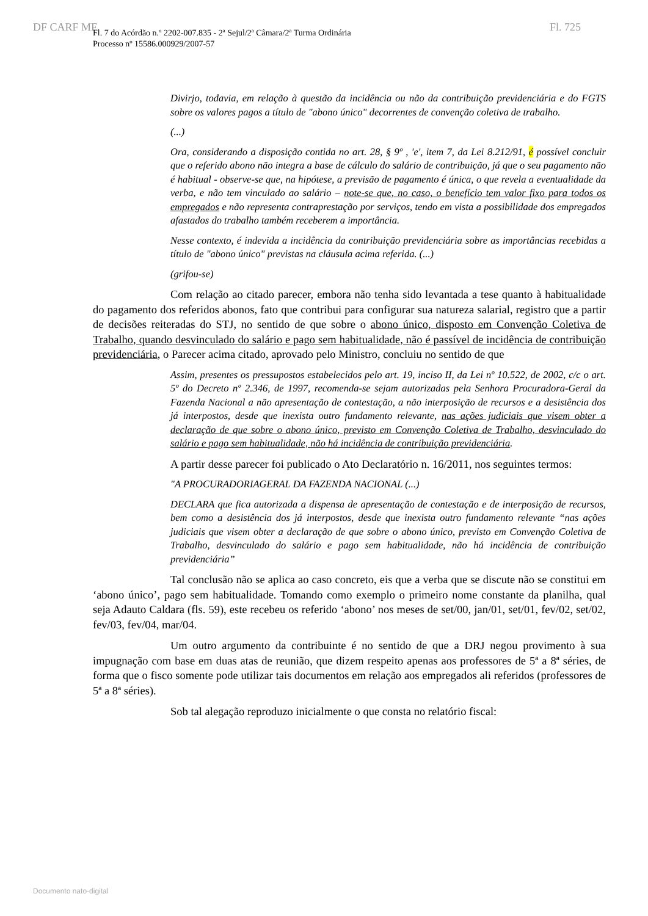DF CARF MF Fl. 725
Fl. 7 do Acórdão n.º 2202-007.835 - 2ª Sejul/2ª Câmara/2ª Turma Ordinária
Processo nº 15586.000929/2007-57
Divirjo, todavia, em relação à questão da incidência ou não da contribuição previdenciária e do FGTS sobre os valores pagos a título de "abono único" decorrentes de convenção coletiva de trabalho.
(...)
Ora, considerando a disposição contida no art. 28, § 9º , 'e', item 7, da Lei 8.212/91, é possível concluir que o referido abono não integra a base de cálculo do salário de contribuição, já que o seu pagamento não é habitual - observe-se que, na hipótese, a previsão de pagamento é única, o que revela a eventualidade da verba, e não tem vinculado ao salário – note-se que, no caso, o benefício tem valor fixo para todos os empregados e não representa contraprestação por serviços, tendo em vista a possibilidade dos empregados afastados do trabalho também receberem a importância.
Nesse contexto, é indevida a incidência da contribuição previdenciária sobre as importâncias recebidas a título de "abono único" previstas na cláusula acima referida. (...)
(grifou-se)
Com relação ao citado parecer, embora não tenha sido levantada a tese quanto à habitualidade do pagamento dos referidos abonos, fato que contribui para configurar sua natureza salarial, registro que a partir de decisões reiteradas do STJ, no sentido de que sobre o abono único, disposto em Convenção Coletiva de Trabalho, quando desvinculado do salário e pago sem habitualidade, não é passível de incidência de contribuição previdenciária, o Parecer acima citado, aprovado pelo Ministro, concluiu no sentido de que
Assim, presentes os pressupostos estabelecidos pelo art. 19, inciso II, da Lei nº 10.522, de 2002, c/c o art. 5º do Decreto nº 2.346, de 1997, recomenda-se sejam autorizadas pela Senhora Procuradora-Geral da Fazenda Nacional a não apresentação de contestação, a não interposição de recursos e a desistência dos já interpostos, desde que inexista outro fundamento relevante, nas ações judiciais que visem obter a declaração de que sobre o abono único, previsto em Convenção Coletiva de Trabalho, desvinculado do salário e pago sem habitualidade, não há incidência de contribuição previdenciária.
A partir desse parecer foi publicado o Ato Declaratório n. 16/2011, nos seguintes termos:
"A PROCURADORIAGERAL DA FAZENDA NACIONAL (...)
DECLARA que fica autorizada a dispensa de apresentação de contestação e de interposição de recursos, bem como a desistência dos já interpostos, desde que inexista outro fundamento relevante “nas ações judiciais que visem obter a declaração de que sobre o abono único, previsto em Convenção Coletiva de Trabalho, desvinculado do salário e pago sem habitualidade, não há incidência de contribuição previdenciária”
Tal conclusão não se aplica ao caso concreto, eis que a verba que se discute não se constitui em ‘abono único’, pago sem habitualidade. Tomando como exemplo o primeiro nome constante da planilha, qual seja Adauto Caldara (fls. 59), este recebeu os referido ‘abono’ nos meses de set/00, jan/01, set/01, fev/02, set/02, fev/03, fev/04, mar/04.
Um outro argumento da contribuinte é no sentido de que a DRJ negou provimento à sua impugnação com base em duas atas de reunião, que dizem respeito apenas aos professores de 5ª a 8ª séries, de forma que o fisco somente pode utilizar tais documentos em relação aos empregados ali referidos (professores de 5ª a 8ª séries).
Sob tal alegação reproduzo inicialmente o que consta no relatório fiscal:
Documento nato-digital